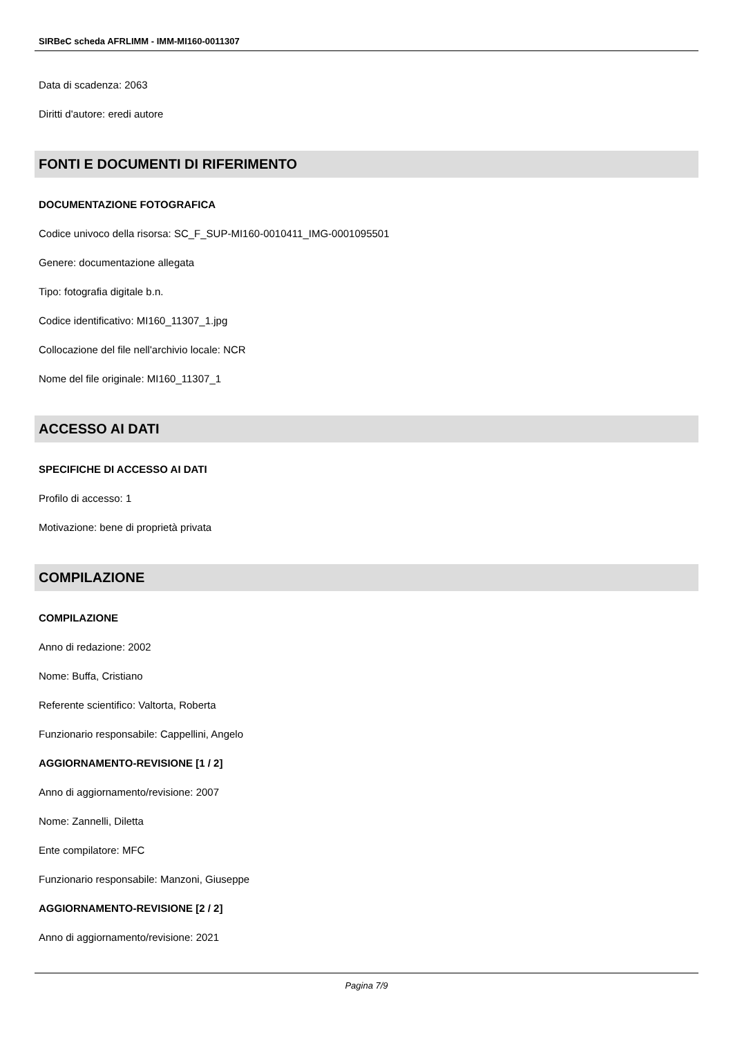SIRBeC scheda AFRLIMM - IMM-MI160-0011307
Data di scadenza: 2063
Diritti d'autore: eredi autore
FONTI E DOCUMENTI DI RIFERIMENTO
DOCUMENTAZIONE FOTOGRAFICA
Codice univoco della risorsa: SC_F_SUP-MI160-0010411_IMG-0001095501
Genere: documentazione allegata
Tipo: fotografia digitale b.n.
Codice identificativo: MI160_11307_1.jpg
Collocazione del file nell'archivio locale: NCR
Nome del file originale: MI160_11307_1
ACCESSO AI DATI
SPECIFICHE DI ACCESSO AI DATI
Profilo di accesso: 1
Motivazione: bene di proprietà privata
COMPILAZIONE
COMPILAZIONE
Anno di redazione: 2002
Nome: Buffa, Cristiano
Referente scientifico: Valtorta, Roberta
Funzionario responsabile: Cappellini, Angelo
AGGIORNAMENTO-REVISIONE [1 / 2]
Anno di aggiornamento/revisione: 2007
Nome: Zannelli, Diletta
Ente compilatore: MFC
Funzionario responsabile: Manzoni, Giuseppe
AGGIORNAMENTO-REVISIONE [2 / 2]
Anno di aggiornamento/revisione: 2021
Pagina 7/9